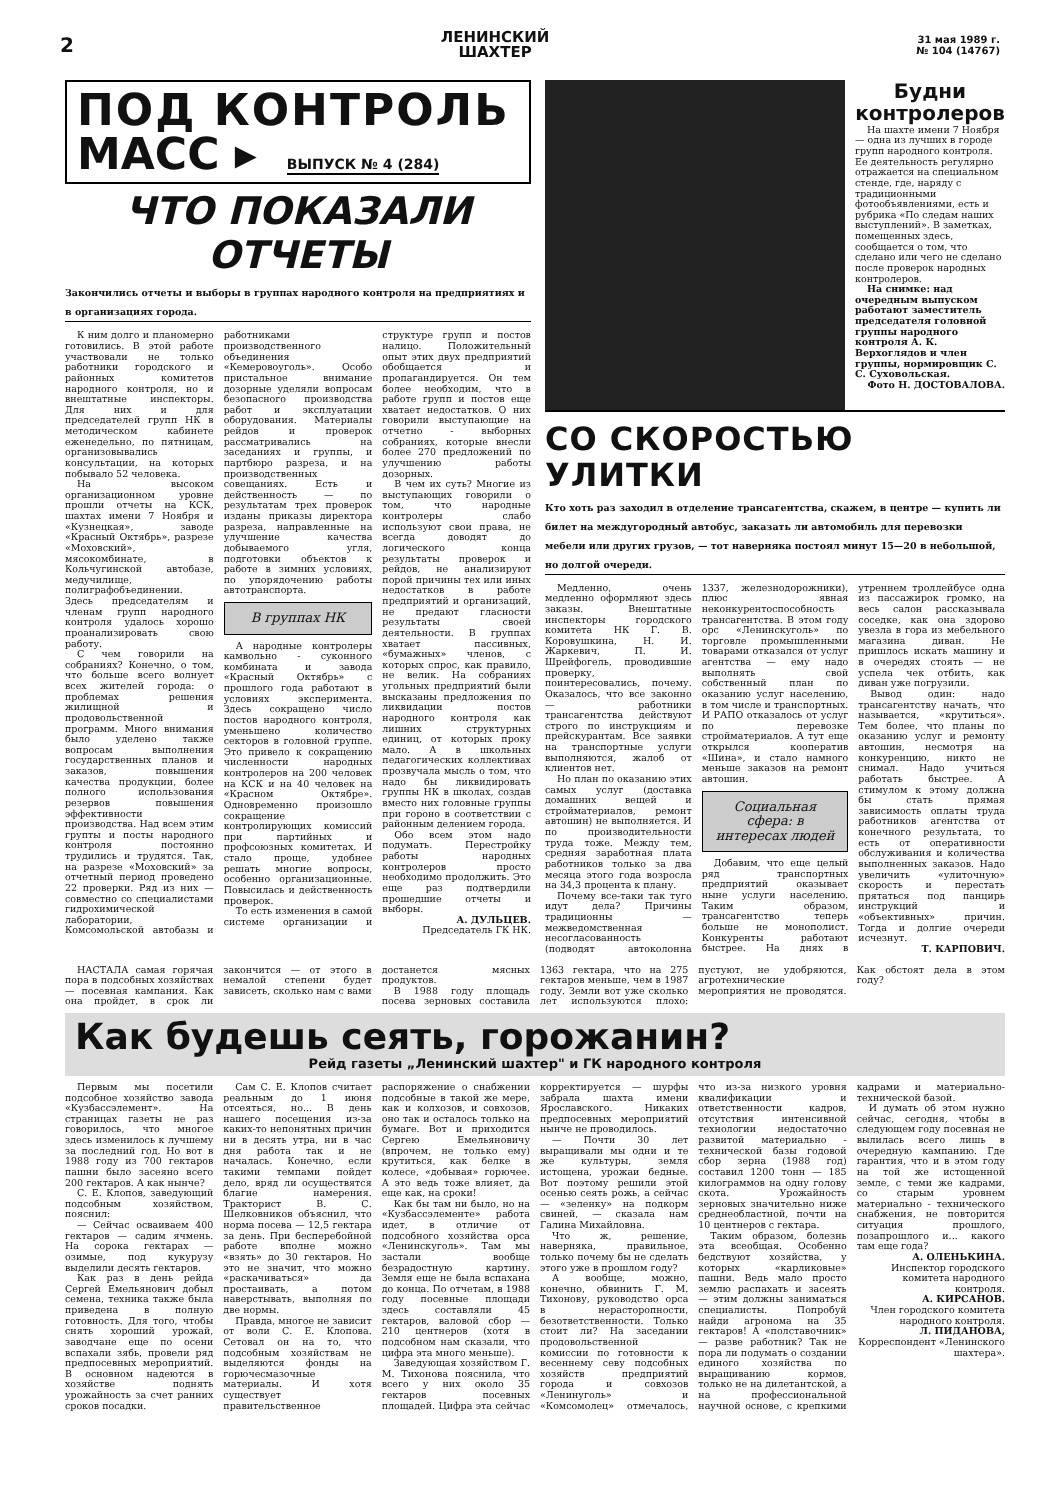2
ЛЕНИНСКИЙ
ШАХТЕР
31 мая 1989 г.
№ 104 (14767)
ПОД КОНТРОЛЬ
МАСС ▸
ВЫПУСК № 4 (284)
ЧТО ПОКАЗАЛИ
ОТЧЕТЫ
Закончились отчеты и выборы в группах народного контроля на предприятиях и в организациях города.
К ним долго и планомерно готовились. В этой работе участвовали не только работники городского и районных комитетов народного контроля, но и внештатные инспекторы. Для них и для председателей групп НК в методическом кабинете еженедельно, по пятницам, организовывались консультации, на которых побывало 52 человека.
На высоком организационном уровне прошли отчеты на КСК, шахтах имени 7 Ноября и «Кузнецкая», заводе «Красный Октябрь», разрезе «Моховский», мясокомбинате, в Кольчугинской автобазе, медучилище, полиграфобъединении. Здесь председателям и членам групп народного контроля удалось хорошо проанализировать свою работу.
С чем говорили на собраниях? Конечно, о том, что больше всего волнует всех жителей города: о проблемах решения жилищной и продовольственной программ. Много внимания было уделено также вопросам выполнения государственных планов и заказов, повышения качества продукции, более полного использования резервов повышения эффективности производства. Над всем этим групты и посты народного контроля постоянно трудились и трудятся. Так, на разрезе «Моховский» за отчетный период проведено 22 проверки. Ряд из них — совместно со специалистами гидрохимической лаборатории, Комсомольской автобазы и работниками производственного объединения «Кемеровоуголь». Особо пристальное внимание дозорные уделяли вопросам безопасного производства работ и эксплуатации оборудования. Материалы рейдов и проверок рассматривались на заседаниях и группы, и партбюро разреза, и на производственных совещаниях. Есть и действенность — по результатам трех проверок изданы приказы директора разреза, направленные на улучшение качества добываемого угля, подготовки объектов к работе в зимних условиях, по упорядочению работы автотранспорта.
В группах НК
А народные контролеры камвольно - суконного комбината и завода «Красный Октябрь» с прошлого года работают в условиях эксперимента. Здесь сокращено число постов народного контроля, уменьшено количество секторов в головной группе. Это привело к сокращению численности народных контролеров на 200 человек на КСК и на 40 человек на «Красном Октябре». Одновременно произошло сокращение контролирующих комиссий при партийных и профсоюзных комитетах. И стало проще, удобнее решать многие вопросы, особенно организационные. Повысилась и действенность проверок.
То есть изменения в самой системе организации и структуре групп и постов налицо. Положительный опыт этих двух предприятий обобщается и пропагандируется. Он тем более необходим, что в работе групп и постов еще хватает недостатков. О них говорили выступающие на отчетно - выборных собраниях, которые внесли более 270 предложений по улучшению работы дозорных.
В чем их суть? Многие из выступающих говорили о том, что народные контролеры слабо используют свои права, не всегда доводят до логического конца результаты проверок и рейдов, не анализируют порой причины тех или иных недостатков в работе предприятий и организаций, не предают гласности результаты своей деятельности. В группах хватает пассивных, «бумажных» членов, с которых спрос, как правило, не велик. На собраниях угольных предприятий были высказаны предложения по ликвидации постов народного контроля как лишних структурных единиц, от которых проку мало. А в школьных педагогических коллективах прозвучала мысль о том, что надо бы ликвидировать группы НК в школах, создав вместо них головные группы при гороно в соответствии с районным делением города.
Обо всем этом надо подумать. Перестройку работы народных контролеров просто необходимо продолжить. Это еще раз подтвердили прошедшие отчеты и выборы.
А. ДУЛЬЦЕВ.
Председатель ГК НК.
Будни
контролеров
На шахте имени 7 Ноября — одна из лучших в городе групп народного контроля. Ее деятельность регулярно отражается на специальном стенде, где, наряду с традиционными фотообъявлениями, есть и рубрика «По следам наших выступлений». В заметках, помещенных здесь, сообщается о том, что сделано или чего не сделано после проверок народных контролеров.
На снимке: над очередным выпуском работают заместитель председателя головной группы народного контроля А. К. Верхоглядов и член группы, нормировщик С. С. Суховольская.
Фото Н. ДОСТОВАЛОВА.
СО СКОРОСТЬЮ УЛИТКИ
Кто хоть раз заходил в отделение трансагентства, скажем, в центре — купить ли билет на междугородный автобус, заказать ли автомобиль для перевозки мебели или других грузов, — тот наверняка постоял минут 15—20 в небольшой, но долгой очереди.
Медленно, очень медленно оформляют здесь заказы. Внештатные инспекторы городского комитета НК Г. В. Коровушкина, Н. И. Жаркевич, П. И. Шрейфогель, проводившие проверку, поинтересовались, почему. Оказалось, что все законно — работники трансагентства действуют строго по инструкциям и прейскурантам. Все заявки на транспортные услуги выполняются, жалоб от клиентов нет.
Но план по оказанию этих самых услуг (доставка домашних вещей и стройматериалов, ремонт автошин) не выполняется. И по производительности труда тоже. Между тем, средняя заработная плата работников только за два месяца этого года возросла на 34,3 процента к плану.
Почему все-таки так туго идут дела? Причины традиционны — межведомственная несогласованность (подводят автоколонна 1337, железнодорожники), плюс явная неконкурентоспособность трансагентства. В этом году орс «Ленинскуголь» по торговле промышленными товарами отказался от услуг агентства — ему надо выполнять свой собственный план по оказанию услуг населению, в том числе и транспортных. И РАПО отказалось от услуг по перевозке стройматериалов. А тут еще открылся кооператив «Шина», и стало намного меньше заказов на ремонт автошин.
Социальная сфера: в интересах людей
Добавим, что еще целый ряд транспортных предприятий оказывает ныне услуги населению. Таким образом, трансагентство теперь больше не монополист. Конкуренты работают быстрее. На днях в утреннем троллейбусе одна из пассажирок громко, на весь салон рассказывала соседке, как она здорово увезла в гора из мебельного магазина диван. Не пришлось искать машину и в очередях стоять — не успела чек отбить, как диван уже погрузили.
Вывод один: надо трансагентству начать, что называется, «крутиться». Тем более, что планы по оказанию услуг и ремонту автошин, несмотря на конкуренцию, никто не снимал. Надо учиться работать быстрее. А стимулом к этому должна бы стать прямая зависимость оплаты труда работников агентства от конечного результата, то есть от оперативности обслуживания и количества выполненных заказов. Надо увеличить «улиточную» скорость и перестать прятаться под панцирь инструкций и «объективных» причин. Тогда и долгие очереди исчезнут.
Т. КАРПОВИЧ.
НАСТАЛА самая горячая пора в подсобных хозяйствах — посевная кампания. Как она пройдет, в срок ли закончится — от этого в немалой степени будет зависеть, сколько нам с вами достанется мясных продуктов.
В 1988 году площадь посева зерновых составила 1363 гектара, что на 275 гектаров меньше, чем в 1987 году. Земли вот уже сколько лет используются плохо: пустуют, не удобряются, агротехнические мероприятия не проводятся. Как обстоят дела в этом году?
Как будешь сеять, горожанин?
Рейд газеты „Ленинский шахтер" и ГК народного контроля
Первым мы посетили подсобное хозяйство завода «Кузбассэлемент». На страницах газеты не раз говорилось, что многое здесь изменилось к лучшему за последний год. Но вот в 1988 году из 700 гектаров пашни было засеяно всего 200 гектаров. А как нынче?
С. Е. Клопов, заведующий подсобным хозяйством, пояснил:
— Сейчас осваиваем 400 гектаров — садим ячмень. На сорока гектарах — озимые, под кукурузу выделили десять гектаров.
Как раз в день рейда Сергей Емельянович добыл семена, техника также была приведена в полную готовность. Для того, чтобы снять хороший урожай, заводчане еще по осени вспахали зябь, провели ряд предпосевных мероприятий. В основном надеются в хозяйстве поднять урожайность за счет ранних сроков посадки.
Сам С. Е. Клопов считает реальным до 1 июня отсеяться, но... В день нашего посещения из-за каких-то непонятных причин ни в десять утра, ни в час дня работа так и не началась. Конечно, если такими темпами пойдет дело, вряд ли осуществятся благие намерения. Тракторист В. С. Шелковников объяснил, что норма посева — 12,5 гектара за день. При бесперебойной работе вполне можно «взять» до 30 гектаров. Но это не значит, что можно «раскачиваться» да простаивать, а потом наверстывать, выполняя по две нормы.
Правда, многое не зависит от воли С. Е. Клопова. Сетовал он на то, что подсобным хозяйствам не выделяются фонды на горючесмазочные материалы. И хотя существует правительственное распоряжение о снабжении подсобные в такой же мере, как и колхозов, и совхозов, оно так и осталось только на бумаге. Вот и приходится Сергею Емельяновичу (впрочем, не только ему) крутиться, как белке в колесе, «добывая» горючее. А это ведь тоже влияет, да еще как, на сроки!
Как бы там ни было, но на «Кузбассэлементе» работа идет, в отличие от подсобного хозяйства орса «Ленинскуголь». Там мы застали вообще безрадостную картину. Земля еще не была вспахана до конца. По отчетам, в 1988 году посевные площади здесь составляли 45 гектаров, валовой сбор — 210 центнеров (хотя в подсобном нам сказали, что цифра эта много меньше).
Заведующая хозяйством Г. М. Тихонова пояснила, что всего у них около 35 гектаров посевных площадей. Цифра эта сейчас корректируется — шурфы забрала шахта имени Ярославского. Никаких предпосевных мероприятий нынче не проводилось.
— Почти 30 лет выращивали мы одни и те же культуры, земля истощена, урожаи бедные. Вот поэтому решили этой осенью сеять рожь, а сейчас — «зеленку» на подкорм свиней, — сказала нам Галина Михайловна.
Что ж, решение, наверняка, правильное, только почему бы не сделать этого уже в прошлом году?
А вообще, можно, конечно, обвинить Г. М. Тихонову, руководство орса в нерасторопности, безответственности. Только стоит ли? На заседании продовольственной комиссии по готовности к весеннему севу подсобных хозяйств предприятий города и совхозов «Ленинуголь» и «Комсомолец» отмечалось, что из-за низкого уровня квалификации и ответственности кадров, отсутствия интенсивной технологии недостаточно развитой материально - технической базы годовой сбор зерна (1988 год) составил 1200 тонн — 185 килограммов на одну голову скота. Урожайность зерновых значительно ниже среднеобластной, почти на 10 центнеров с гектара.
Таким образом, болезнь эта всеобщая. Особенно бедствуют хозяйства, у которых «карликовые» пашни. Ведь мало просто землю распахать и засеять — этим должны заниматься специалисты. Попробуй найди агронома на 35 гектаров! А «полставочник» — разве работник? Так не пора ли подумать о создании единого хозяйства по выращиванию кормов, только не на дилетантской, а на профессиональной научной основе, с крепкими кадрами и материально-технической базой.
И думать об этом нужно сейчас, сегодня, чтобы в следующем году посевная не вылилась всего лишь в очередную кампанию. Где гарантия, что и в этом году на той же истощенной земле, с теми же кадрами, со старым уровнем материально - технического снабжения, не повторится ситуация прошлого, позапрошлого и... какого там еще года?
А. ОЛЕНЬКИНА.
Инспектор городского комитета народного контроля.
А. КИРСАНОВ.
Член городского комитета народного контроля.
Л. ПИДАНОВА,
Корреспондент «Ленинского шахтера».